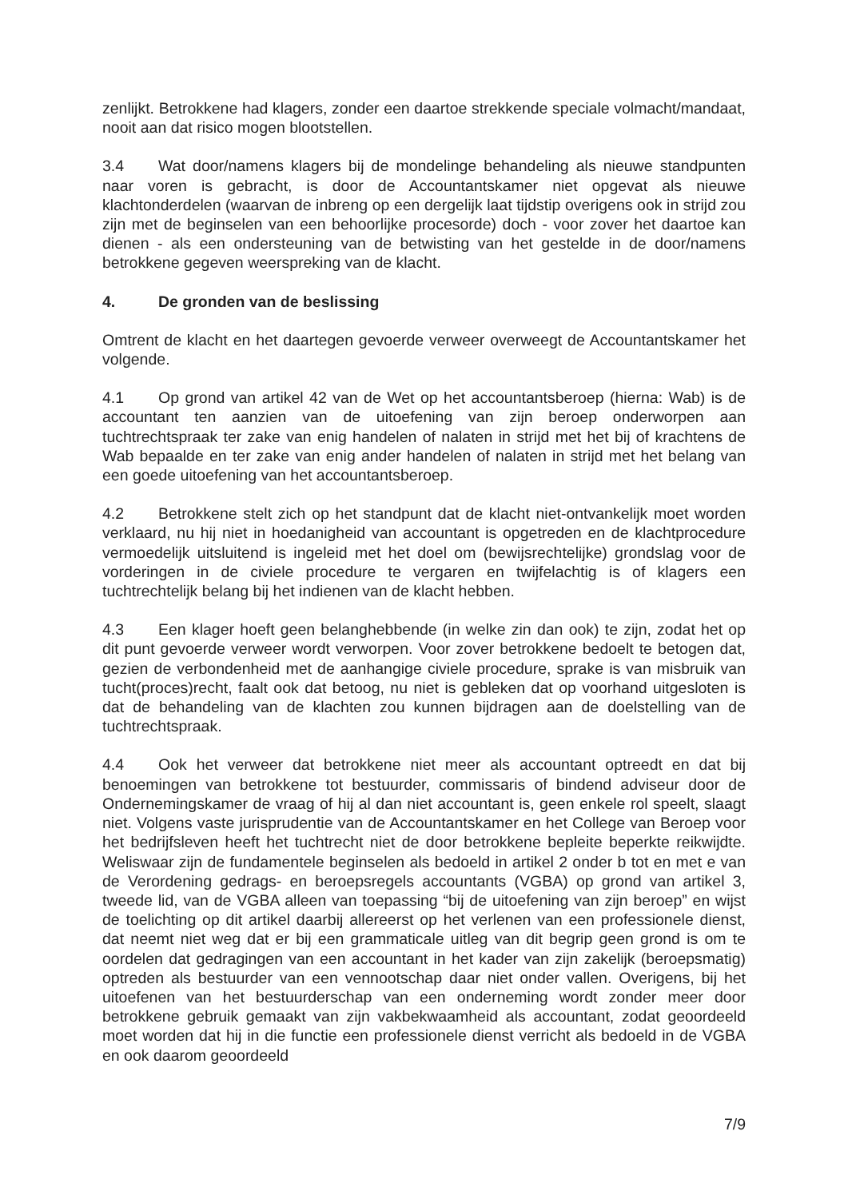zenlijkt. Betrokkene had klagers, zonder een daartoe strekkende speciale volmacht/mandaat, nooit aan dat risico mogen blootstellen.
3.4 Wat door/namens klagers bij de mondelinge behandeling als nieuwe standpunten naar voren is gebracht, is door de Accountantskamer niet opgevat als nieuwe klachtonderdelen (waarvan de inbreng op een dergelijk laat tijdstip overigens ook in strijd zou zijn met de beginselen van een behoorlijke procesorde) doch - voor zover het daartoe kan dienen - als een ondersteuning van de betwisting van het gestelde in de door/namens betrokkene gegeven weerspreking van de klacht.
4. De gronden van de beslissing
Omtrent de klacht en het daartegen gevoerde verweer overweegt de Accountantskamer het volgende.
4.1 Op grond van artikel 42 van de Wet op het accountantsberoep (hierna: Wab) is de accountant ten aanzien van de uitoefening van zijn beroep onderworpen aan tuchtrechtspraak ter zake van enig handelen of nalaten in strijd met het bij of krachtens de Wab bepaalde en ter zake van enig ander handelen of nalaten in strijd met het belang van een goede uitoefening van het accountantsberoep.
4.2 Betrokkene stelt zich op het standpunt dat de klacht niet-ontvankelijk moet worden verklaard, nu hij niet in hoedanigheid van accountant is opgetreden en de klachtprocedure vermoedelijk uitsluitend is ingeleid met het doel om (bewijsrechtelijke) grondslag voor de vorderingen in de civiele procedure te vergaren en twijfelachtig is of klagers een tuchtrechtelijk belang bij het indienen van de klacht hebben.
4.3 Een klager hoeft geen belanghebbende (in welke zin dan ook) te zijn, zodat het op dit punt gevoerde verweer wordt verworpen. Voor zover betrokkene bedoelt te betogen dat, gezien de verbondenheid met de aanhangige civiele procedure, sprake is van misbruik van tucht(proces)recht, faalt ook dat betoog, nu niet is gebleken dat op voorhand uitgesloten is dat de behandeling van de klachten zou kunnen bijdragen aan de doelstelling van de tuchtrechtspraak.
4.4 Ook het verweer dat betrokkene niet meer als accountant optreedt en dat bij benoemingen van betrokkene tot bestuurder, commissaris of bindend adviseur door de Ondernemingskamer de vraag of hij al dan niet accountant is, geen enkele rol speelt, slaagt niet. Volgens vaste jurisprudentie van de Accountantskamer en het College van Beroep voor het bedrijfsleven heeft het tuchtrecht niet de door betrokkene bepleite beperkte reikwijdte. Weliswaar zijn de fundamentele beginselen als bedoeld in artikel 2 onder b tot en met e van de Verordening gedrags- en beroepsregels accountants (VGBA) op grond van artikel 3, tweede lid, van de VGBA alleen van toepassing “bij de uitoefening van zijn beroep” en wijst de toelichting op dit artikel daarbij allereerst op het verlenen van een professionele dienst, dat neemt niet weg dat er bij een grammaticale uitleg van dit begrip geen grond is om te oordelen dat gedragingen van een accountant in het kader van zijn zakelijk (beroepsmatig) optreden als bestuurder van een vennootschap daar niet onder vallen. Overigens, bij het uitoefenen van het bestuurderschap van een onderneming wordt zonder meer door betrokkene gebruik gemaakt van zijn vakbekwaamheid als accountant, zodat geoordeeld moet worden dat hij in die functie een professionele dienst verricht als bedoeld in de VGBA en ook daarom geoordeeld
7/9